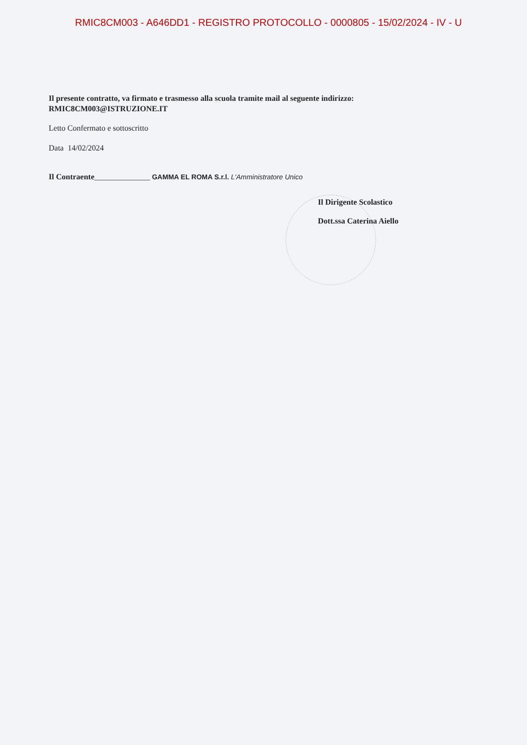RMIC8CM003 - A646DD1 - REGISTRO PROTOCOLLO - 0000805 - 15/02/2024 - IV - U
Il presente contratto, va firmato e trasmesso alla scuola tramite mail al seguente indirizzo: RMIC8CM003@ISTRUZIONE.IT
Letto Confermato e sottoscritto
Data 14/02/2024
Il Contraente______________ GAMMA EL ROMA S.r.l. L'Amministratore Unico
Il Dirigente Scolastico
Dott.ssa Caterina Aiello